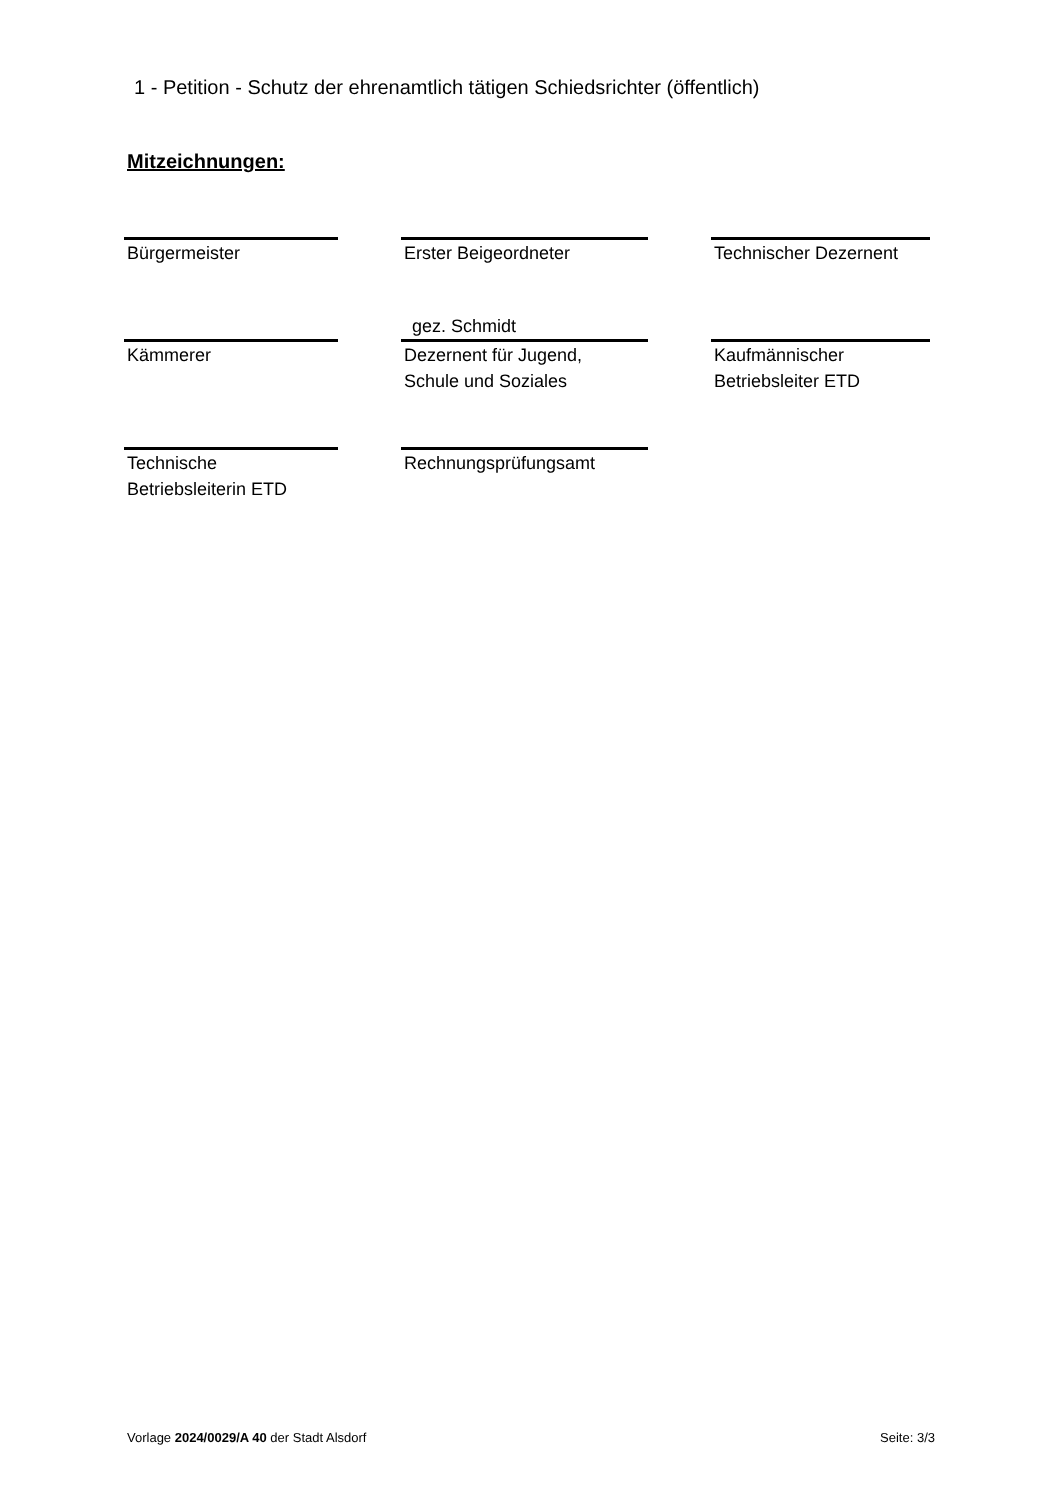1 - Petition - Schutz der ehrenamtlich tätigen Schiedsrichter (öffentlich)
Mitzeichnungen:
Bürgermeister Erster Beigeordneter Technischer Dezernent
gez. Schmidt
Kämmerer Dezernent für Jugend,
Schule und Soziales
Kaufmännischer
Betriebsleiter ETD
Technische
Betriebsleiterin ETD
Rechnungsprüfungsamt
Vorlage 2024/0029/A 40 der Stadt Alsdorf Seite: 3/3